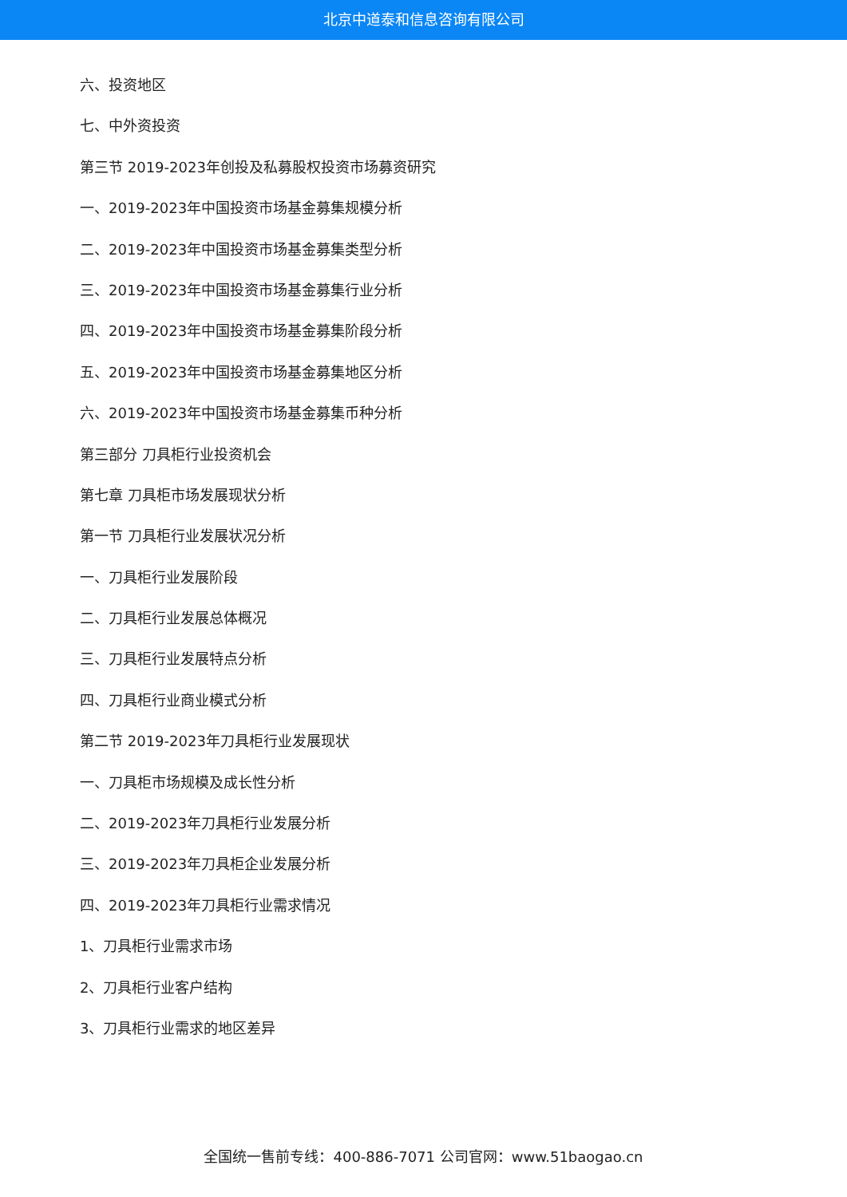北京中道泰和信息咨询有限公司
六、投资地区
七、中外资投资
第三节 2019-2023年创投及私募股权投资市场募资研究
一、2019-2023年中国投资市场基金募集规模分析
二、2019-2023年中国投资市场基金募集类型分析
三、2019-2023年中国投资市场基金募集行业分析
四、2019-2023年中国投资市场基金募集阶段分析
五、2019-2023年中国投资市场基金募集地区分析
六、2019-2023年中国投资市场基金募集币种分析
第三部分 刀具柜行业投资机会
第七章 刀具柜市场发展现状分析
第一节 刀具柜行业发展状况分析
一、刀具柜行业发展阶段
二、刀具柜行业发展总体概况
三、刀具柜行业发展特点分析
四、刀具柜行业商业模式分析
第二节 2019-2023年刀具柜行业发展现状
一、刀具柜市场规模及成长性分析
二、2019-2023年刀具柜行业发展分析
三、2019-2023年刀具柜企业发展分析
四、2019-2023年刀具柜行业需求情况
1、刀具柜行业需求市场
2、刀具柜行业客户结构
3、刀具柜行业需求的地区差异
全国统一售前专线：400-886-7071 公司官网：www.51baogao.cn